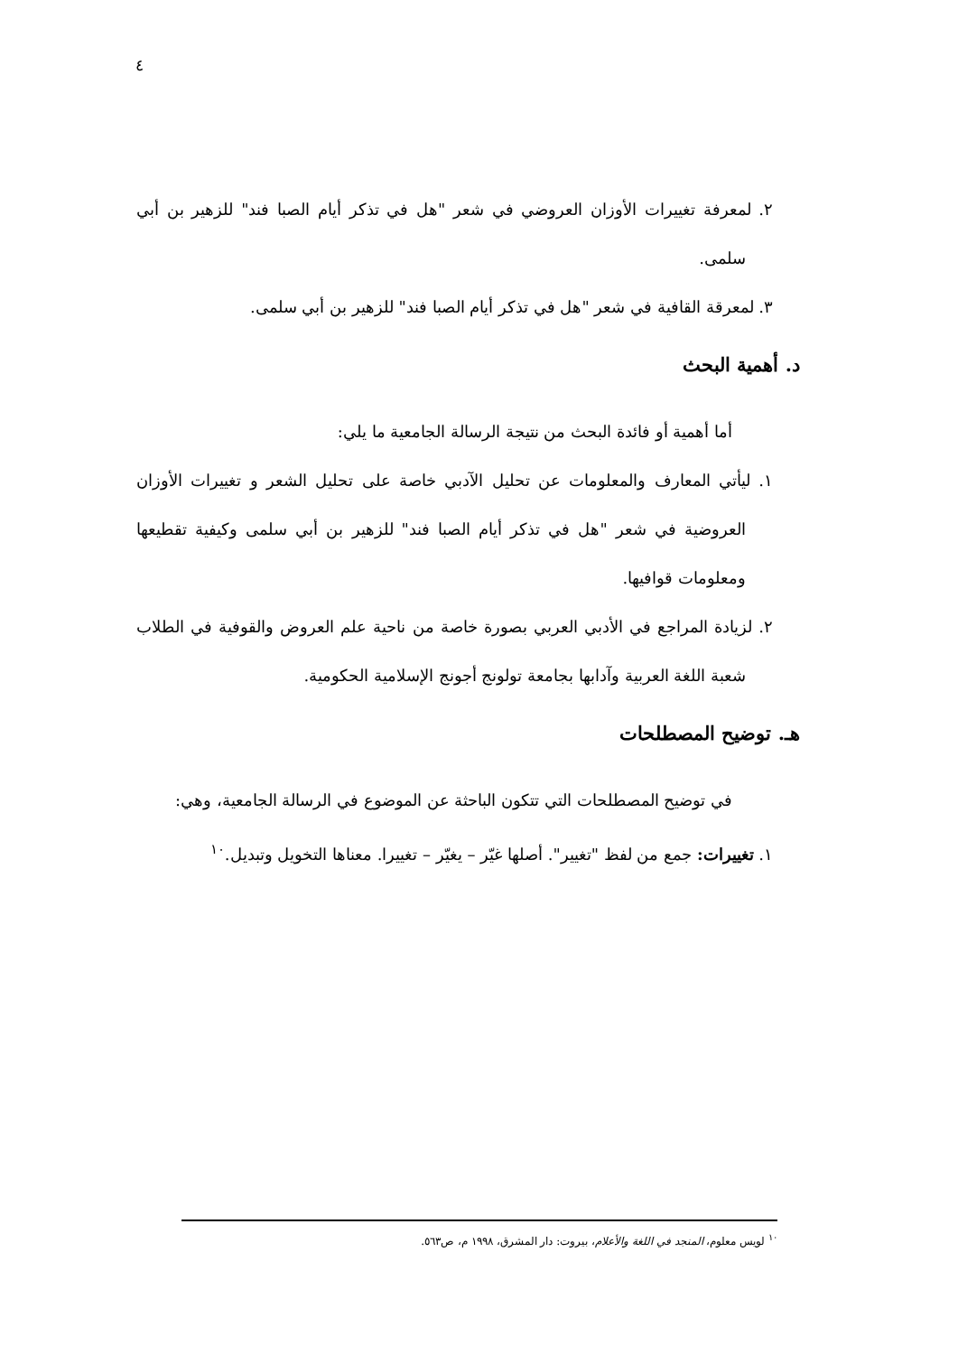٤
٢. لمعرفة تغييرات الأوزان العروضي في شعر "هل في تذكر أيام الصبا فند" للزهير بن أبي سلمى.
٣. لمعرقة القافية في شعر "هل في تذكر أيام الصبا فند" للزهير بن أبي سلمى.
د. أهمية البحث
أما أهمية أو فائدة البحث من نتيجة الرسالة الجامعية ما يلي:
١. ليأتي المعارف والمعلومات عن تحليل الآدبي خاصة على تحليل الشعر و تغييرات الأوزان العروضية في شعر "هل في تذكر أيام الصبا فند" للزهير بن أبي سلمى وكيفية تقطيعها ومعلومات قوافيها.
٢. لزيادة المراجع في الأدبي العربي بصورة خاصة من ناحية علم العروض والقوفية في الطلاب شعبة اللغة العربية وآدابها بجامعة تولونج أجونج الإسلامية الحكومية.
هـ. توضيح المصطلحات
في توضيح المصطلحات التي تتكون الباحثة عن الموضوع في الرسالة الجامعية، وهي:
١. تغييرات: جمع من لفظ "تغيير". أصلها غيّر – يغيّر – تغييرا. معناها التخويل وتبديل.<sup>١٠</sup>
<sup>١٠</sup> لويس معلوم، المنجد في اللغة والأعلام، بيروت: دار المشرق، ١٩٩٨ م، ص٥٦٣.